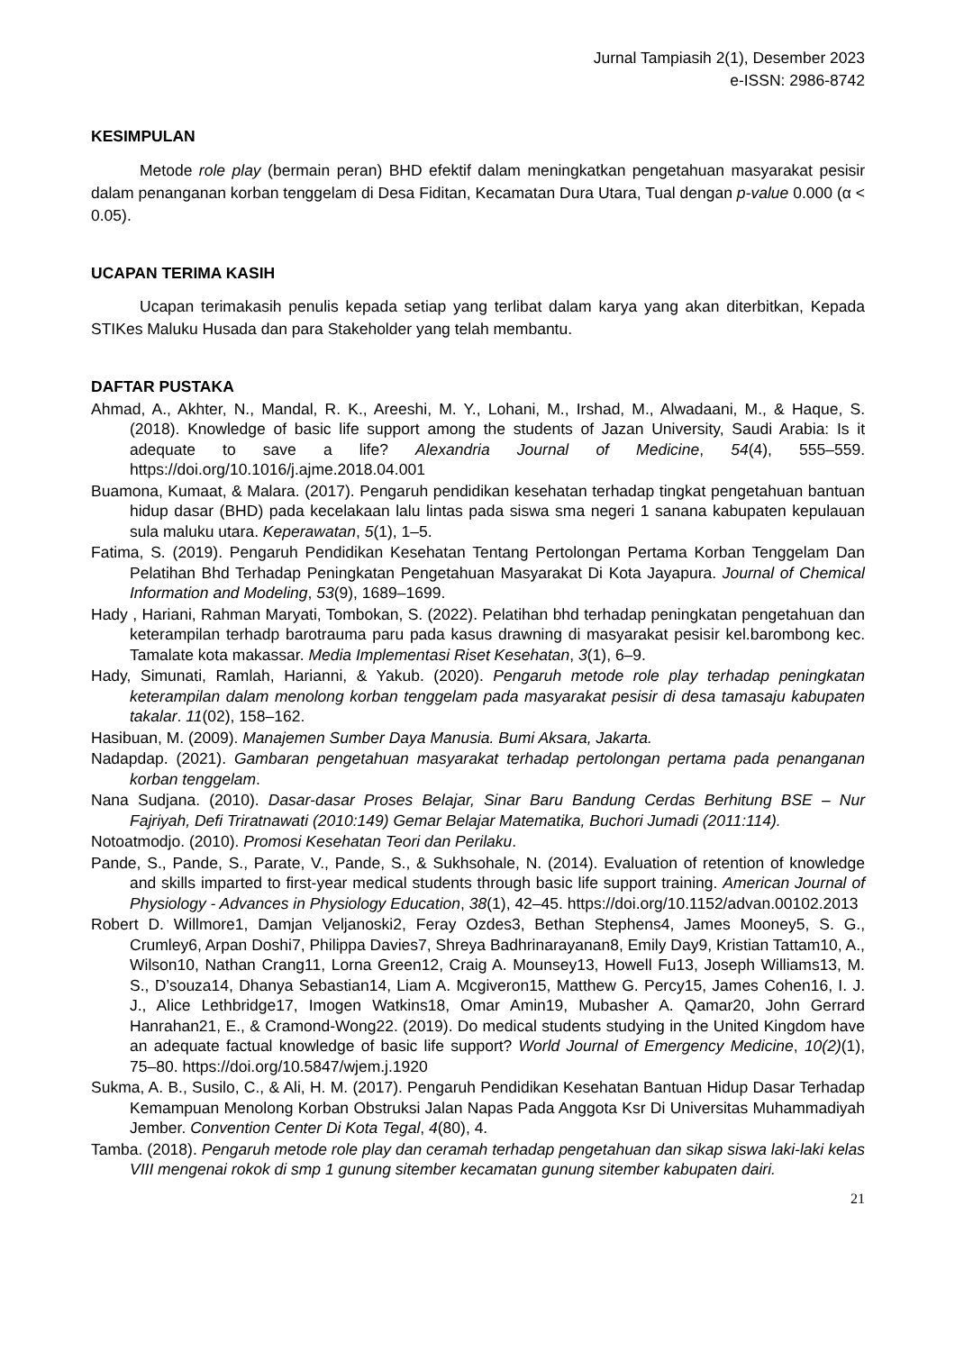Jurnal Tampiasih 2(1), Desember 2023
e-ISSN: 2986-8742
KESIMPULAN
Metode role play (bermain peran) BHD efektif dalam meningkatkan pengetahuan masyarakat pesisir dalam penanganan korban tenggelam di Desa Fiditan, Kecamatan Dura Utara, Tual dengan p-value 0.000 (α < 0.05).
UCAPAN TERIMA KASIH
Ucapan terimakasih penulis kepada setiap yang terlibat dalam karya yang akan diterbitkan, Kepada STIKes Maluku Husada dan para Stakeholder yang telah membantu.
DAFTAR PUSTAKA
Ahmad, A., Akhter, N., Mandal, R. K., Areeshi, M. Y., Lohani, M., Irshad, M., Alwadaani, M., & Haque, S. (2018). Knowledge of basic life support among the students of Jazan University, Saudi Arabia: Is it adequate to save a life? Alexandria Journal of Medicine, 54(4), 555–559. https://doi.org/10.1016/j.ajme.2018.04.001
Buamona, Kumaat, & Malara. (2017). Pengaruh pendidikan kesehatan terhadap tingkat pengetahuan bantuan hidup dasar (BHD) pada kecelakaan lalu lintas pada siswa sma negeri 1 sanana kabupaten kepulauan sula maluku utara. Keperawatan, 5(1), 1–5.
Fatima, S. (2019). Pengaruh Pendidikan Kesehatan Tentang Pertolongan Pertama Korban Tenggelam Dan Pelatihan Bhd Terhadap Peningkatan Pengetahuan Masyarakat Di Kota Jayapura. Journal of Chemical Information and Modeling, 53(9), 1689–1699.
Hady , Hariani, Rahman Maryati, Tombokan, S. (2022). Pelatihan bhd terhadap peningkatan pengetahuan dan keterampilan terhadp barotrauma paru pada kasus drawning di masyarakat pesisir kel.barombong kec. Tamalate kota makassar. Media Implementasi Riset Kesehatan, 3(1), 6–9.
Hady, Simunati, Ramlah, Harianni, & Yakub. (2020). Pengaruh metode role play terhadap peningkatan keterampilan dalam menolong korban tenggelam pada masyarakat pesisir di desa tamasaju kabupaten takalar. 11(02), 158–162.
Hasibuan, M. (2009). Manajemen Sumber Daya Manusia. Bumi Aksara, Jakarta.
Nadapdap. (2021). Gambaran pengetahuan masyarakat terhadap pertolongan pertama pada penanganan korban tenggelam.
Nana Sudjana. (2010). Dasar-dasar Proses Belajar, Sinar Baru Bandung Cerdas Berhitung BSE – Nur Fajriyah, Defi Triratnawati (2010:149) Gemar Belajar Matematika, Buchori Jumadi (2011:114).
Notoatmodjo. (2010). Promosi Kesehatan Teori dan Perilaku.
Pande, S., Pande, S., Parate, V., Pande, S., & Sukhsohale, N. (2014). Evaluation of retention of knowledge and skills imparted to first-year medical students through basic life support training. American Journal of Physiology - Advances in Physiology Education, 38(1), 42–45. https://doi.org/10.1152/advan.00102.2013
Robert D. Willmore1, Damjan Veljanoski2, Feray Ozdes3, Bethan Stephens4, James Mooney5, S. G., Crumley6, Arpan Doshi7, Philippa Davies7, Shreya Badhrinarayanan8, Emily Day9, Kristian Tattam10, A., Wilson10, Nathan Crang11, Lorna Green12, Craig A. Mounsey13, Howell Fu13, Joseph Williams13, M. S., D’souza14, Dhanya Sebastian14, Liam A. Mcgiveron15, Matthew G. Percy15, James Cohen16, I. J. J., Alice Lethbridge17, Imogen Watkins18, Omar Amin19, Mubasher A. Qamar20, John Gerrard Hanrahan21, E., & Cramond-Wong22. (2019). Do medical students studying in the United Kingdom have an adequate factual knowledge of basic life support? World Journal of Emergency Medicine, 10(2)(1), 75–80. https://doi.org/10.5847/wjem.j.1920
Sukma, A. B., Susilo, C., & Ali, H. M. (2017). Pengaruh Pendidikan Kesehatan Bantuan Hidup Dasar Terhadap Kemampuan Menolong Korban Obstruksi Jalan Napas Pada Anggota Ksr Di Universitas Muhammadiyah Jember. Convention Center Di Kota Tegal, 4(80), 4.
Tamba. (2018). Pengaruh metode role play dan ceramah terhadap pengetahuan dan sikap siswa laki-laki kelas VIII mengenai rokok di smp 1 gunung sitember kecamatan gunung sitember kabupaten dairi.
21